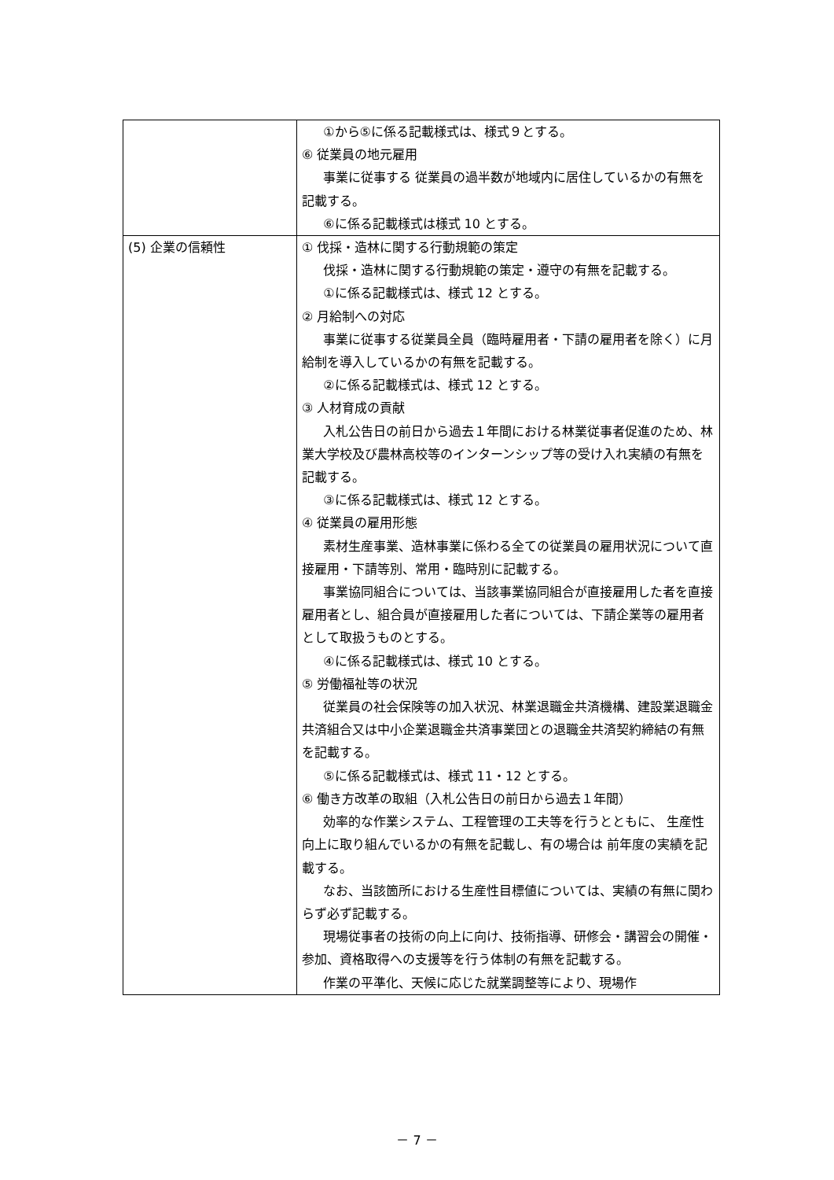| | ①から⑤に係る記載様式は、様式９とする。 ⑥ 従業員の地元雇用 事業に従事する 従業員の過半数が地域内に居住しているかの有無を記載する。 ⑥に係る記載様式は様式 10 とする。 |
| (5) 企業の信頼性 | ① 伐採・造林に関する行動規範の策定 伐採・造林に関する行動規範の策定・遵守の有無を記載する。 ①に係る記載様式は、様式 12 とする。 ② 月給制への対応 事業に従事する従業員全員（臨時雇用者・下請の雇用者を除く）に月給制を導入しているかの有無を記載する。 ②に係る記載様式は、様式 12 とする。 ③ 人材育成の貢献 入札公告日の前日から過去１年間における林業従事者促進のため、林業大学校及び農林高校等のインターンシップ等の受け入れ実績の有無を記載する。 ③に係る記載様式は、様式 12 とする。 ④ 従業員の雇用形態 素材生産事業、造林事業に係わる全ての従業員の雇用状況について直接雇用・下請等別、常用・臨時別に記載する。 事業協同組合については、当該事業協同組合が直接雇用した者を直接雇用者とし、組合員が直接雇用した者については、下請企業等の雇用者として取扱うものとする。 ④に係る記載様式は、様式 10 とする。 ⑤ 労働福祉等の状況 従業員の社会保険等の加入状況、林業退職金共済機構、建設業退職金共済組合又は中小企業退職金共済事業団との退職金共済契約締結の有無を記載する。 ⑤に係る記載様式は、様式 11・12 とする。 ⑥ 働き方改革の取組（入札公告日の前日から過去１年間） 効率的な作業システム、工程管理の工夫等を行うとともに、 生産性向上に取り組んでいるかの有無を記載し、有の場合は 前年度の実績を記載する。 なお、当該箇所における生産性目標値については、実績の有無に関わらず必ず記載する。 現場従事者の技術の向上に向け、技術指導、研修会・講習会の開催・参加、資格取得への支援等を行う体制の有無を記載する。 作業の平準化、天候に応じた就業調整等により、現場作 |
－ 7 －